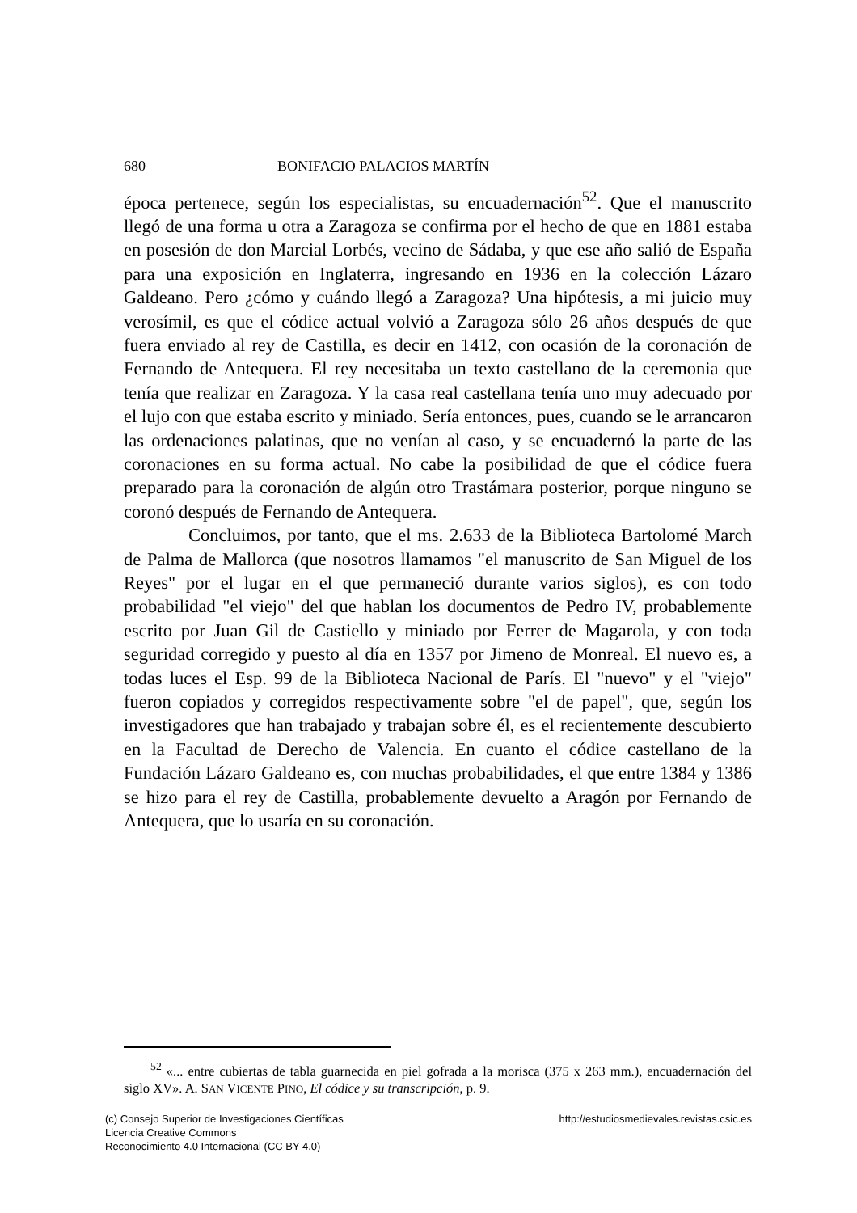680 BONIFACIO PALACIOS MARTÍN
época pertenece, según los especialistas, su encuadernación<sup>52</sup>. Que el manuscrito llegó de una forma u otra a Zaragoza se confirma por el hecho de que en 1881 estaba en posesión de don Marcial Lorbés, vecino de Sádaba, y que ese año salió de España para una exposición en Inglaterra, ingresando en 1936 en la colección Lázaro Galdeano. Pero ¿cómo y cuándo llegó a Zaragoza? Una hipótesis, a mi juicio muy verosímil, es que el códice actual volvió a Zaragoza sólo 26 años después de que fuera enviado al rey de Castilla, es decir en 1412, con ocasión de la coronación de Fernando de Antequera. El rey necesitaba un texto castellano de la ceremonia que tenía que realizar en Zaragoza. Y la casa real castellana tenía uno muy adecuado por el lujo con que estaba escrito y miniado. Sería entonces, pues, cuando se le arrancaron las ordenaciones palatinas, que no venían al caso, y se encuadernó la parte de las coronaciones en su forma actual. No cabe la posibilidad de que el códice fuera preparado para la coronación de algún otro Trastámara posterior, porque ninguno se coronó después de Fernando de Antequera.
Concluimos, por tanto, que el ms. 2.633 de la Biblioteca Bartolomé March de Palma de Mallorca (que nosotros llamamos "el manuscrito de San Miguel de los Reyes" por el lugar en el que permaneció durante varios siglos), es con todo probabilidad "el viejo" del que hablan los documentos de Pedro IV, probablemente escrito por Juan Gil de Castiello y miniado por Ferrer de Magarola, y con toda seguridad corregido y puesto al día en 1357 por Jimeno de Monreal. El nuevo es, a todas luces el Esp. 99 de la Biblioteca Nacional de París. El "nuevo" y el "viejo" fueron copiados y corregidos respectivamente sobre "el de papel", que, según los investigadores que han trabajado y trabajan sobre él, es el recientemente descubierto en la Facultad de Derecho de Valencia. En cuanto el códice castellano de la Fundación Lázaro Galdeano es, con muchas probabilidades, el que entre 1384 y 1386 se hizo para el rey de Castilla, probablemente devuelto a Aragón por Fernando de Antequera, que lo usaría en su coronación.
<sup>52</sup> «... entre cubiertas de tabla guarnecida en piel gofrada a la morisca (375 x 263 mm.), encuadernación del siglo XV». A. SAN VICENTE PINO, El códice y su transcripción, p. 9.
(c) Consejo Superior de Investigaciones Científicas
Licencia Creative Commons
Reconocimiento 4.0 Internacional (CC BY 4.0)
http://estudiosmedievales.revistas.csic.es